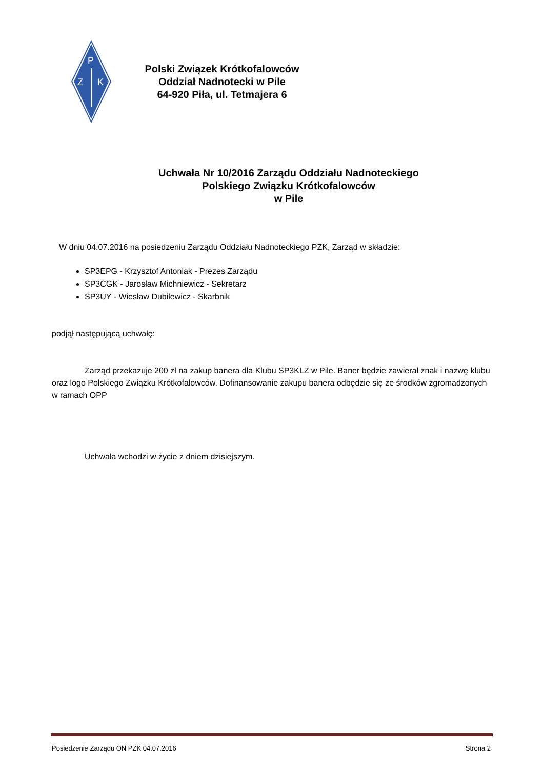P
Z
K
Polski Związek Krótkofalowców
Oddział Nadnotecki w Pile
64-920 Piła, ul. Tetmajera 6
Uchwała Nr 10/2016 Zarządu Oddziału Nadnoteckiego
Polskiego Związku Krótkofalowców
w Pile
W dniu 04.07.2016 na posiedzeniu Zarządu Oddziału Nadnoteckiego PZK, Zarząd w składzie:
SP3EPG - Krzysztof Antoniak - Prezes Zarządu
SP3CGK - Jarosław Michniewicz - Sekretarz
SP3UY - Wiesław Dubilewicz - Skarbnik
podjął następującą uchwałę:
Zarząd przekazuje 200 zł na zakup banera dla Klubu SP3KLZ w Pile. Baner będzie zawierał znak i nazwę klubu oraz logo Polskiego Związku Krótkofalowców. Dofinansowanie zakupu banera odbędzie się ze środków zgromadzonych w ramach OPP
Uchwała wchodzi w życie z dniem dzisiejszym.
Posiedzenie Zarządu ON PZK 04.07.2016 Strona 2